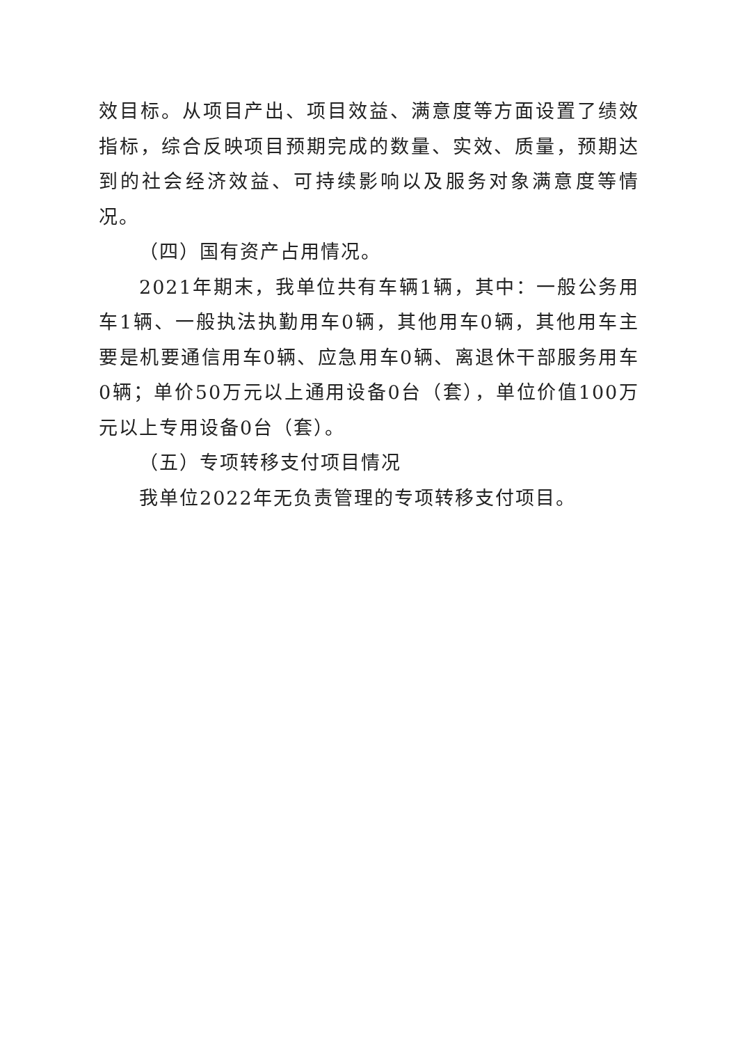效目标。从项目产出、项目效益、满意度等方面设置了绩效指标，综合反映项目预期完成的数量、实效、质量，预期达到的社会经济效益、可持续影响以及服务对象满意度等情况。
（四）国有资产占用情况。
2021年期末，我单位共有车辆1辆，其中：一般公务用车1辆、一般执法执勤用车0辆，其他用车0辆，其他用车主要是机要通信用车0辆、应急用车0辆、离退休干部服务用车0辆；单价50万元以上通用设备0台（套），单位价值100万元以上专用设备0台（套）。
（五）专项转移支付项目情况
我单位2022年无负责管理的专项转移支付项目。